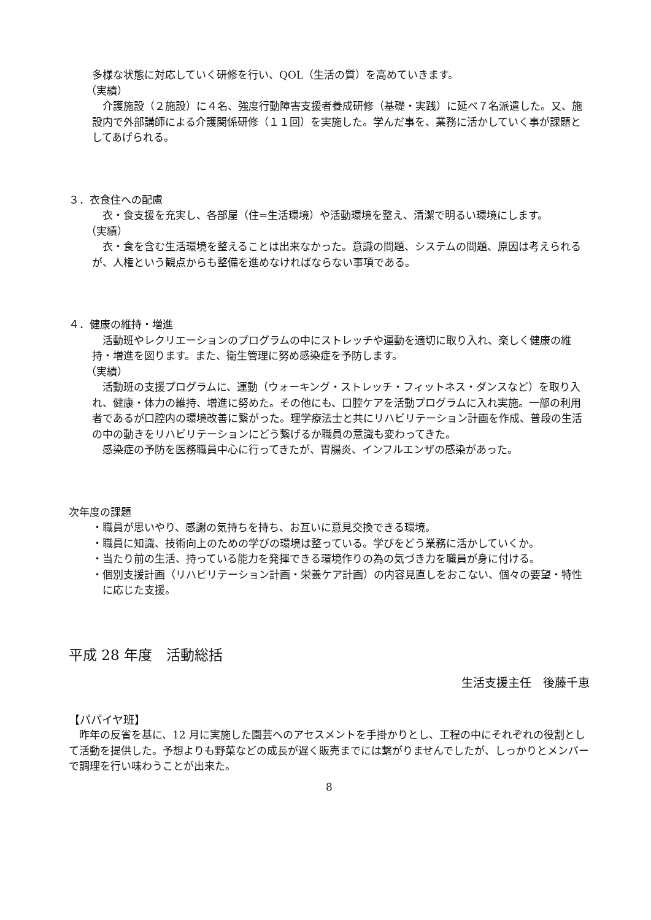多様な状態に対応していく研修を行い、QOL（生活の質）を高めていきます。
（実績）
介護施設（２施設）に４名、強度行動障害支援者養成研修（基礎・実践）に延べ７名派遣した。又、施設内で外部講師による介護関係研修（１１回）を実施した。学んだ事を、業務に活かしていく事が課題としてあげられる。
３．衣食住への配慮
衣・食支援を充実し、各部屋（住=生活環境）や活動環境を整え、清潔で明るい環境にします。
（実績）
衣・食を含む生活環境を整えることは出来なかった。意識の問題、システムの問題、原因は考えられるが、人権という観点からも整備を進めなければならない事項である。
４．健康の維持・増進
活動班やレクリエーションのプログラムの中にストレッチや運動を適切に取り入れ、楽しく健康の維持・増進を図ります。また、衛生管理に努め感染症を予防します。
（実績）
活動班の支援プログラムに、運動（ウォーキング・ストレッチ・フィットネス・ダンスなど）を取り入れ、健康・体力の維持、増進に努めた。その他にも、口腔ケアを活動プログラムに入れ実施。一部の利用者であるが口腔内の環境改善に繋がった。理学療法士と共にリハビリテーション計画を作成、普段の生活の中の動きをリハビリテーションにどう繋げるか職員の意識も変わってきた。
感染症の予防を医務職員中心に行ってきたが、胃腸炎、インフルエンザの感染があった。
次年度の課題
・職員が思いやり、感謝の気持ちを持ち、お互いに意見交換できる環境。
・職員に知識、技術向上のための学びの環境は整っている。学びをどう業務に活かしていくか。
・当たり前の生活、持っている能力を発揮できる環境作りの為の気づき力を職員が身に付ける。
・個別支援計画（リハビリテーション計画・栄養ケア計画）の内容見直しをおこない、個々の要望・特性に応じた支援。
平成 28 年度　活動総括
生活支援主任　後藤千恵
【パパイヤ班】
昨年の反省を基に、12 月に実施した園芸へのアセスメントを手掛かりとし、工程の中にそれぞれの役割として活動を提供した。予想よりも野菜などの成長が遅く販売までには繋がりませんでしたが、しっかりとメンバーで調理を行い味わうことが出来た。
8